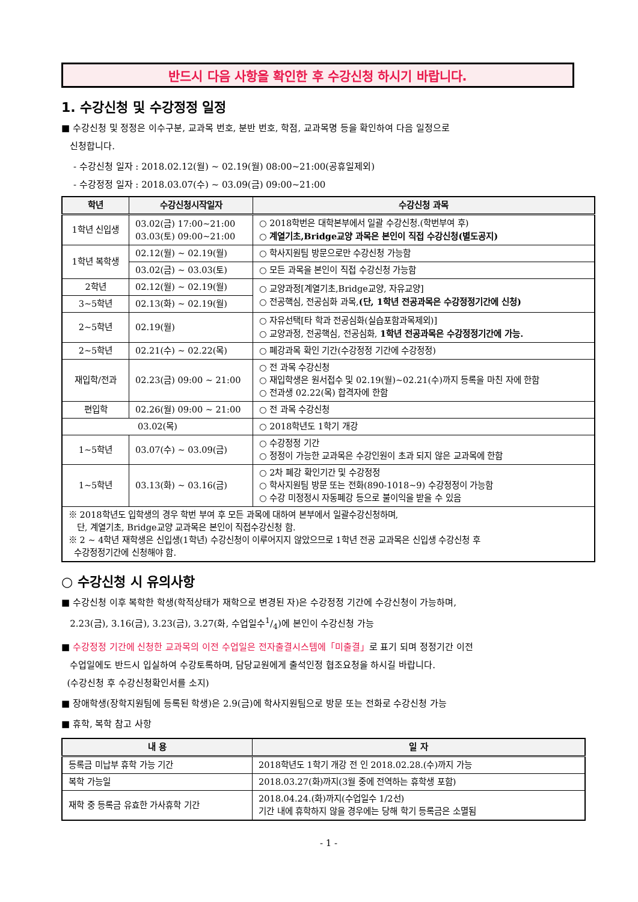반드시 다음 사항을 확인한 후 수강신청 하시기 바랍니다.
1. 수강신청 및 수강정정 일정
■ 수강신청 및 정정은 이수구분, 교과목 번호, 분반 번호, 학점, 교과목명 등을 확인하여 다음 일정으로
신청합니다.
- 수강신청 일자 : 2018.02.12(월) ~ 02.19(월) 08:00~21:00(공휴일제외)
- 수강정정 일자 : 2018.03.07(수) ~ 03.09(금) 09:00~21:00
| 학년 | 수강신청시작일자 | 수강신청 과목 |
| --- | --- | --- |
| 1학년 신입생 | 03.02(금) 17:00~21:00 03.03(토) 09:00~21:00 | ○ 2018학번은 대학본부에서 일괄 수강신청.(학번부여 후) ○ 계열기초,Bridge교양 과목은 본인이 직접 수강신청(별도공지) |
| 1학년 복학생 | 02.12(월) ~ 02.19(월) | ○ 학사지원팀 방문으로만 수강신청 가능함 |
| | 03.02(금) ~ 03.03(토) | ○ 모든 과목을 본인이 직접 수강신청 가능함 |
| 2학년 | 02.12(월) ~ 02.19(월) | ○ 교양과정[계열기초,Bridge교양, 자유교양] ○ 전공핵심, 전공심화 과목, (단, 1학년 전공과목은 수강정정기간에 신청) |
| 3~5학년 | 02.13(화) ~ 02.19(월) | |
| 2~5학년 | 02.19(월) | ○ 자유선택[타 학과 전공심화(실습포함과목제외)] ○ 교양과정, 전공핵심, 전공심화, 1학년 전공과목은 수강정정기간에 가능. |
| 2~5학년 | 02.21(수) ~ 02.22(목) | ○ 폐강과목 확인 기간(수강정정 기간에 수강정정) |
| 재입학/전과 | 02.23(금) 09:00 ~ 21:00 | ○ 전 과목 수강신청 ○ 재입학생은 원서접수 및 02.19(월)~02.21(수)까지 등록을 마친 자에 한함 ○ 전과생 02.22(목) 합격자에 한함 |
| 편입학 | 02.26(월) 09:00 ~ 21:00 | ○ 전 과목 수강신청 |
| 03.02(목) | | ○ 2018학년도 1학기 개강 |
| 1~5학년 | 03.07(수) ~ 03.09(금) | ○ 수강정정 기간 ○ 정정이 가능한 교과목은 수강인원이 초과 되지 않은 교과목에 한함 |
| 1~5학년 | 03.13(화) ~ 03.16(금) | ○ 2차 폐강 확인기간 및 수강정정 ○ 학사지원팀 방문 또는 전화(890-1018~9) 수강정정이 가능함 ○ 수강 미정정시 자동폐강 등으로 불이익을 받을 수 있음 |
| ※ 2018학년도 입학생의 경우 학번 부여 후 모든 과목에 대하여 본부에서 일괄수강신청하며, 단, 계열기초, Bridge교양 교과목은 본인이 직접수강신청 함. ※ 2 ~ 4학년 재학생은 신입생(1학년) 수강신청이 이루어지지 않았으므로 1학년 전공 교과목은 신입생 수강신청 후 수강정정기간에 신청해야 함. | | |
○ 수강신청 시 유의사항
■ 수강신청 이후 복학한 학생(학적상태가 재학으로 변경된 자)은 수강정정 기간에 수강신청이 가능하며,
2.23(금), 3.16(금), 3.23(금), 3.27(화, 수업일수1/4)에 본인이 수강신청 가능
■ 수강정정 기간에 신청한 교과목의 이전 수업일은 전자출결시스템에「미출결」로 표기 되며 정정기간 이전
수업일에도 반드시 입실하여 수강토록하며, 담당교원에게 출석인정 협조요청을 하시길 바랍니다.
(수강신청 후 수강신청확인서를 소지)
■ 장애학생(장학지원팀에 등록된 학생)은 2.9(금)에 학사지원팀으로 방문 또는 전화로 수강신청 가능
■ 휴학, 복학 참고 사항
| 내 용 | 일 자 |
| --- | --- |
| 등록금 미납부 휴학 가능 기간 | 2018학년도 1학기 개강 전 인 2018.02.28.(수)까지 가능 |
| 복학 가능일 | 2018.03.27(화)까지(3월 중에 전역하는 휴학생 포함) |
| 재학 중 등록금 유효한 가사휴학 기간 | 2018.04.24.(화)까지(수업일수 1/2선) 기간 내에 휴학하지 않을 경우에는 당해 학기 등록금은 소멸됨 |
- 1 -